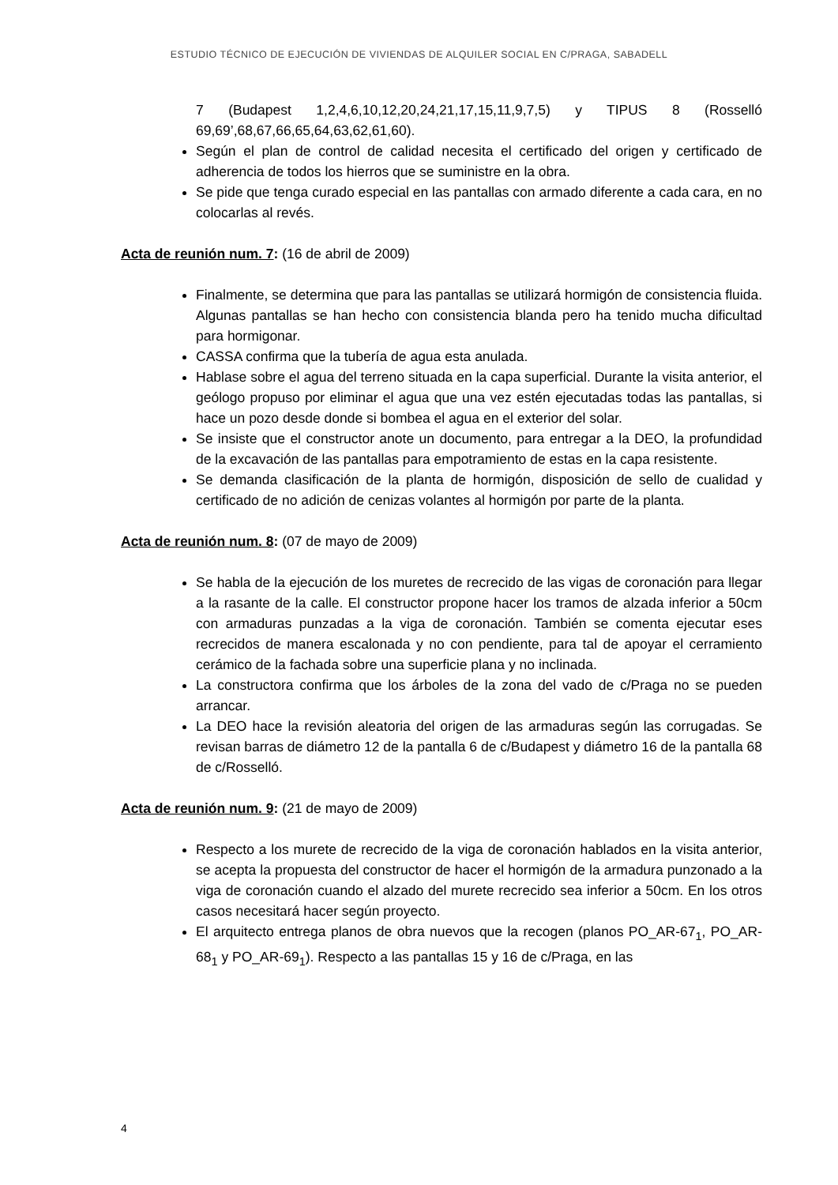ESTUDIO TÉCNICO DE EJECUCIÓN DE VIVIENDAS DE ALQUILER SOCIAL EN C/PRAGA, SABADELL
7 (Budapest 1,2,4,6,10,12,20,24,21,17,15,11,9,7,5) y TIPUS 8 (Rosselló 69,69’,68,67,66,65,64,63,62,61,60).
Según el plan de control de calidad necesita el certificado del origen y certificado de adherencia de todos los hierros que se suministre en la obra.
Se pide que tenga curado especial en las pantallas con armado diferente a cada cara, en no colocarlas al revés.
Acta de reunión num. 7: (16 de abril de 2009)
Finalmente, se determina que para las pantallas se utilizará hormigón de consistencia fluida. Algunas pantallas se han hecho con consistencia blanda pero ha tenido mucha dificultad para hormigonar.
CASSA confirma que la tubería de agua esta anulada.
Hablase sobre el agua del terreno situada en la capa superficial. Durante la visita anterior, el geólogo propuso por eliminar el agua que una vez estén ejecutadas todas las pantallas, si hace un pozo desde donde si bombea el agua en el exterior del solar.
Se insiste que el constructor anote un documento, para entregar a la DEO, la profundidad de la excavación de las pantallas para empotramiento de estas en la capa resistente.
Se demanda clasificación de la planta de hormigón, disposición de sello de cualidad y certificado de no adición de cenizas volantes al hormigón por parte de la planta.
Acta de reunión num. 8: (07 de mayo de 2009)
Se habla de la ejecución de los muretes de recrecido de las vigas de coronación para llegar a la rasante de la calle. El constructor propone hacer los tramos de alzada inferior a 50cm con armaduras punzadas a la viga de coronación. También se comenta ejecutar eses recrecidos de manera escalonada y no con pendiente, para tal de apoyar el cerramiento cerámico de la fachada sobre una superficie plana y no inclinada.
La constructora confirma que los árboles de la zona del vado de c/Praga no se pueden arrancar.
La DEO hace la revisión aleatoria del origen de las armaduras según las corrugadas. Se revisan barras de diámetro 12 de la pantalla 6 de c/Budapest y diámetro 16 de la pantalla 68 de c/Rosselló.
Acta de reunión num. 9: (21 de mayo de 2009)
Respecto a los murete de recrecido de la viga de coronación hablados en la visita anterior, se acepta la propuesta del constructor de hacer el hormigón de la armadura punzonado a la viga de coronación cuando el alzado del murete recrecido sea inferior a 50cm. En los otros casos necesitará hacer según proyecto.
El arquitecto entrega planos de obra nuevos que la recogen (planos PO_AR-67<sub>1</sub>, PO_AR-68<sub>1</sub> y PO_AR-69<sub>1</sub>). Respecto a las pantallas 15 y 16 de c/Praga, en las
4